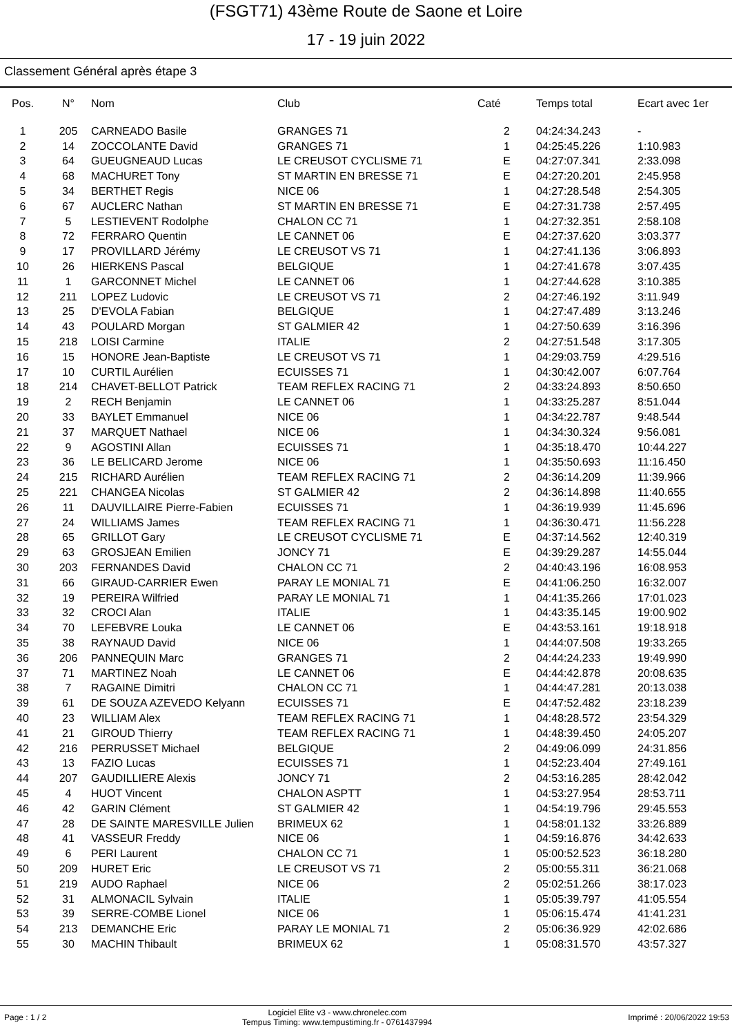(FSGT71) 43ème Route de Saone et Loire
17 - 19 juin 2022
Classement Général après étape 3
| Pos. | N° | Nom | Club | Caté | Temps total | Ecart avec 1er |
| --- | --- | --- | --- | --- | --- | --- |
| 1 | 205 | CARNEADO Basile | GRANGES 71 | 2 | 04:24:34.243 | - |
| 2 | 14 | ZOCCOLANTE David | GRANGES 71 | 1 | 04:25:45.226 | 1:10.983 |
| 3 | 64 | GUEUGNEAUD Lucas | LE CREUSOT CYCLISME 71 | E | 04:27:07.341 | 2:33.098 |
| 4 | 68 | MACHURET Tony | ST MARTIN EN BRESSE 71 | E | 04:27:20.201 | 2:45.958 |
| 5 | 34 | BERTHET Regis | NICE 06 | 1 | 04:27:28.548 | 2:54.305 |
| 6 | 67 | AUCLERC Nathan | ST MARTIN EN BRESSE 71 | E | 04:27:31.738 | 2:57.495 |
| 7 | 5 | LESTIEVENT Rodolphe | CHALON CC 71 | 1 | 04:27:32.351 | 2:58.108 |
| 8 | 72 | FERRARO Quentin | LE CANNET 06 | E | 04:27:37.620 | 3:03.377 |
| 9 | 17 | PROVILLARD Jérémy | LE CREUSOT VS 71 | 1 | 04:27:41.136 | 3:06.893 |
| 10 | 26 | HIERKENS Pascal | BELGIQUE | 1 | 04:27:41.678 | 3:07.435 |
| 11 | 1 | GARCONNET Michel | LE CANNET 06 | 1 | 04:27:44.628 | 3:10.385 |
| 12 | 211 | LOPEZ Ludovic | LE CREUSOT VS 71 | 2 | 04:27:46.192 | 3:11.949 |
| 13 | 25 | D'EVOLA Fabian | BELGIQUE | 1 | 04:27:47.489 | 3:13.246 |
| 14 | 43 | POULARD Morgan | ST GALMIER 42 | 1 | 04:27:50.639 | 3:16.396 |
| 15 | 218 | LOISI Carmine | ITALIE | 2 | 04:27:51.548 | 3:17.305 |
| 16 | 15 | HONORE Jean-Baptiste | LE CREUSOT VS 71 | 1 | 04:29:03.759 | 4:29.516 |
| 17 | 10 | CURTIL Aurélien | ECUISSES 71 | 1 | 04:30:42.007 | 6:07.764 |
| 18 | 214 | CHAVET-BELLOT Patrick | TEAM REFLEX RACING 71 | 2 | 04:33:24.893 | 8:50.650 |
| 19 | 2 | RECH Benjamin | LE CANNET 06 | 1 | 04:33:25.287 | 8:51.044 |
| 20 | 33 | BAYLET Emmanuel | NICE 06 | 1 | 04:34:22.787 | 9:48.544 |
| 21 | 37 | MARQUET Nathael | NICE 06 | 1 | 04:34:30.324 | 9:56.081 |
| 22 | 9 | AGOSTINI Allan | ECUISSES 71 | 1 | 04:35:18.470 | 10:44.227 |
| 23 | 36 | LE BELICARD Jerome | NICE 06 | 1 | 04:35:50.693 | 11:16.450 |
| 24 | 215 | RICHARD Aurélien | TEAM REFLEX RACING 71 | 2 | 04:36:14.209 | 11:39.966 |
| 25 | 221 | CHANGEA Nicolas | ST GALMIER 42 | 2 | 04:36:14.898 | 11:40.655 |
| 26 | 11 | DAUVILLAIRE Pierre-Fabien | ECUISSES 71 | 1 | 04:36:19.939 | 11:45.696 |
| 27 | 24 | WILLIAMS James | TEAM REFLEX RACING 71 | 1 | 04:36:30.471 | 11:56.228 |
| 28 | 65 | GRILLOT Gary | LE CREUSOT CYCLISME 71 | E | 04:37:14.562 | 12:40.319 |
| 29 | 63 | GROSJEAN Emilien | JONCY 71 | E | 04:39:29.287 | 14:55.044 |
| 30 | 203 | FERNANDES David | CHALON CC 71 | 2 | 04:40:43.196 | 16:08.953 |
| 31 | 66 | GIRAUD-CARRIER Ewen | PARAY LE MONIAL 71 | E | 04:41:06.250 | 16:32.007 |
| 32 | 19 | PEREIRA Wilfried | PARAY LE MONIAL 71 | 1 | 04:41:35.266 | 17:01.023 |
| 33 | 32 | CROCI Alan | ITALIE | 1 | 04:43:35.145 | 19:00.902 |
| 34 | 70 | LEFEBVRE Louka | LE CANNET 06 | E | 04:43:53.161 | 19:18.918 |
| 35 | 38 | RAYNAUD David | NICE 06 | 1 | 04:44:07.508 | 19:33.265 |
| 36 | 206 | PANNEQUIN Marc | GRANGES 71 | 2 | 04:44:24.233 | 19:49.990 |
| 37 | 71 | MARTINEZ Noah | LE CANNET 06 | E | 04:44:42.878 | 20:08.635 |
| 38 | 7 | RAGAINE Dimitri | CHALON CC 71 | 1 | 04:44:47.281 | 20:13.038 |
| 39 | 61 | DE SOUZA AZEVEDO Kelyann | ECUISSES 71 | E | 04:47:52.482 | 23:18.239 |
| 40 | 23 | WILLIAM Alex | TEAM REFLEX RACING 71 | 1 | 04:48:28.572 | 23:54.329 |
| 41 | 21 | GIROUD Thierry | TEAM REFLEX RACING 71 | 1 | 04:48:39.450 | 24:05.207 |
| 42 | 216 | PERRUSSET Michael | BELGIQUE | 2 | 04:49:06.099 | 24:31.856 |
| 43 | 13 | FAZIO Lucas | ECUISSES 71 | 1 | 04:52:23.404 | 27:49.161 |
| 44 | 207 | GAUDILLIERE Alexis | JONCY 71 | 2 | 04:53:16.285 | 28:42.042 |
| 45 | 4 | HUOT Vincent | CHALON ASPTT | 1 | 04:53:27.954 | 28:53.711 |
| 46 | 42 | GARIN Clément | ST GALMIER 42 | 1 | 04:54:19.796 | 29:45.553 |
| 47 | 28 | DE SAINTE MARESVILLE Julien | BRIMEUX 62 | 1 | 04:58:01.132 | 33:26.889 |
| 48 | 41 | VASSEUR Freddy | NICE 06 | 1 | 04:59:16.876 | 34:42.633 |
| 49 | 6 | PERI Laurent | CHALON CC 71 | 1 | 05:00:52.523 | 36:18.280 |
| 50 | 209 | HURET Eric | LE CREUSOT VS 71 | 2 | 05:00:55.311 | 36:21.068 |
| 51 | 219 | AUDO Raphael | NICE 06 | 2 | 05:02:51.266 | 38:17.023 |
| 52 | 31 | ALMONACIL Sylvain | ITALIE | 1 | 05:05:39.797 | 41:05.554 |
| 53 | 39 | SERRE-COMBE Lionel | NICE 06 | 1 | 05:06:15.474 | 41:41.231 |
| 54 | 213 | DEMANCHE Eric | PARAY LE MONIAL 71 | 2 | 05:06:36.929 | 42:02.686 |
| 55 | 30 | MACHIN Thibault | BRIMEUX 62 | 1 | 05:08:31.570 | 43:57.327 |
Page : 1 / 2 Logiciel Elite v3 - www.chronelec.com
Tempus Timing: www.tempustiming.fr - 0761437994 Imprimé : 20/06/2022 19:53